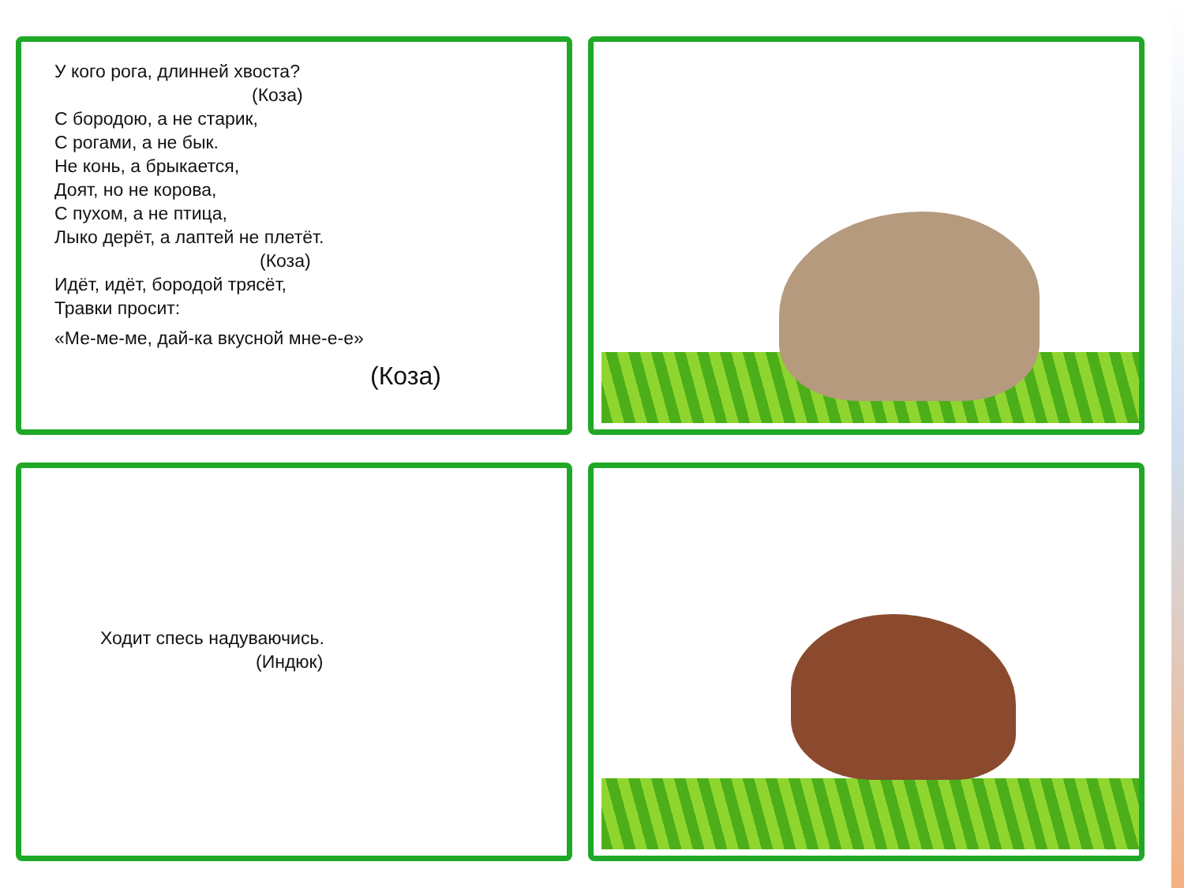У кого рога, длинней хвоста?
(Коза)
С бородою, а не старик,
С рогами, а не бык.
Не конь, а брыкается,
Доят, но не корова,
С пухом, а не птица,
Лыко дерёт, а лаптей не плетёт.
(Коза)
Идёт, идёт, бородой трясёт,
Травки просит:
«Ме-ме-ме, дай-ка вкусной мне-е-е»
(Коза)
Ходит спесь надуваючись.
(Индюк)